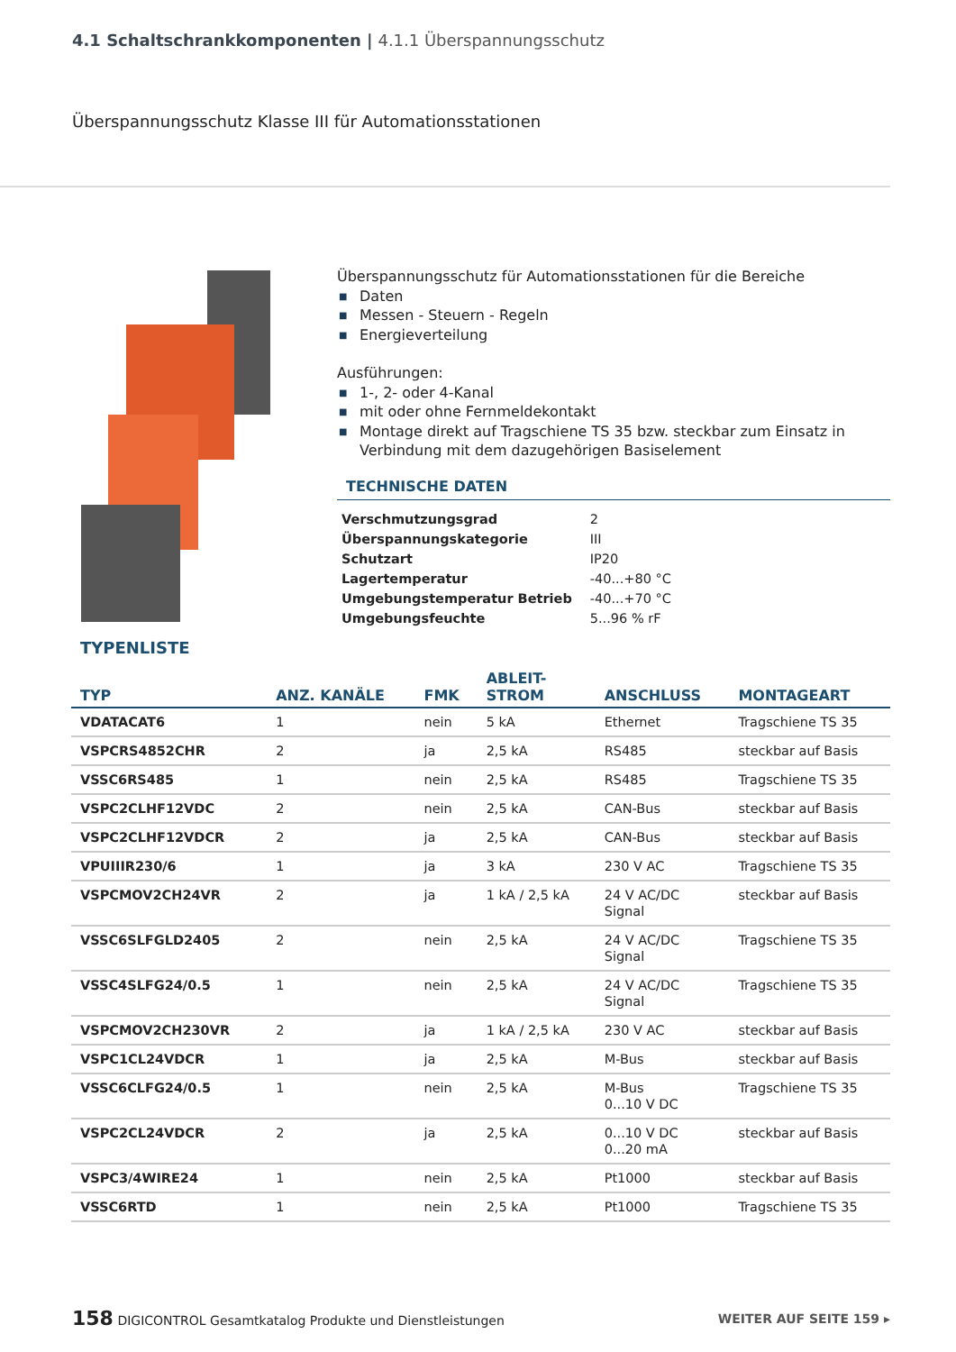4.1 Schaltschrankkomponenten | 4.1.1 Überspannungsschutz
Überspannungsschutz Klasse III für Automationsstationen
Überspannungsschutz für Automationsstationen für die Bereiche
■ Daten
■ Messen - Steuern - Regeln
■ Energieverteilung
Ausführungen:
■ 1-, 2- oder 4-Kanal
■ mit oder ohne Fernmeldekontakt
■ Montage direkt auf Tragschiene TS 35 bzw. steckbar zum Einsatz in Verbindung mit dem dazugehörigen Basiselement
TECHNISCHE DATEN
| Verschmutzungsgrad | 2 |
| Überspannungskategorie | III |
| Schutzart | IP20 |
| Lagertemperatur | -40...+80 °C |
| Umgebungstemperatur Betrieb | -40...+70 °C |
| Umgebungsfeuchte | 5...96 % rF |
TYPENLISTE
| TYP | ANZ. KANÄLE | FMK | ABLEIT- STROM | ANSCHLUSS | MONTAGEART |
| --- | --- | --- | --- | --- | --- |
| VDATACAT6 | 1 | nein | 5 kA | Ethernet | Tragschiene TS 35 |
| VSPCRS4852CHR | 2 | ja | 2,5 kA | RS485 | steckbar auf Basis |
| VSSC6RS485 | 1 | nein | 2,5 kA | RS485 | Tragschiene TS 35 |
| VSPC2CLHF12VDC | 2 | nein | 2,5 kA | CAN-Bus | steckbar auf Basis |
| VSPC2CLHF12VDCR | 2 | ja | 2,5 kA | CAN-Bus | steckbar auf Basis |
| VPUIIIR230/6 | 1 | ja | 3 kA | 230 V AC | Tragschiene TS 35 |
| VSPCMOV2CH24VR | 2 | ja | 1 kA / 2,5 kA | 24 V AC/DC Signal | steckbar auf Basis |
| VSSC6SLFGLD2405 | 2 | nein | 2,5 kA | 24 V AC/DC Signal | Tragschiene TS 35 |
| VSSC4SLFG24/0.5 | 1 | nein | 2,5 kA | 24 V AC/DC Signal | Tragschiene TS 35 |
| VSPCMOV2CH230VR | 2 | ja | 1 kA / 2,5 kA | 230 V AC | steckbar auf Basis |
| VSPC1CL24VDCR | 1 | ja | 2,5 kA | M-Bus | steckbar auf Basis |
| VSSC6CLFG24/0.5 | 1 | nein | 2,5 kA | M-Bus 0...10 V DC | Tragschiene TS 35 |
| VSPC2CL24VDCR | 2 | ja | 2,5 kA | 0...10 V DC 0...20 mA | steckbar auf Basis |
| VSPC3/4WIRE24 | 1 | nein | 2,5 kA | Pt1000 | steckbar auf Basis |
| VSSC6RTD | 1 | nein | 2,5 kA | Pt1000 | Tragschiene TS 35 |
158 DIGICONTROL Gesamtkatalog Produkte und Dienstleistungen
WEITER AUF SEITE 159 ▸